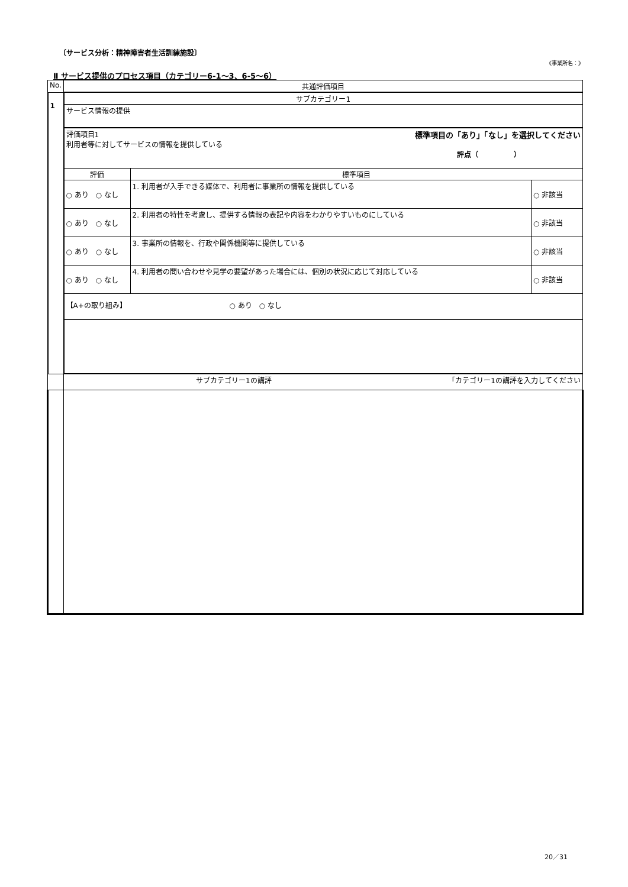〔サービス分析：精神障害者生活訓練施設〕
《事業所名：》
Ⅱ サービス提供のプロセス項目（カテゴリー6-1～3、6-5～6）
| No. | 共通評価項目 | | |
| --- | --- | --- | --- |
| 1 | サブカテゴリー1 | | |
| | サービス情報の提供 | | |
| | 評価項目1 標準項目の「あり」「なし」を選択してください 利用者等に対してサービスの情報を提供している 評点（ ） | | |
| | 評価 | 標準項目 | |
| | ○ あり ○ なし | 1. 利用者が入手できる媒体で、利用者に事業所の情報を提供している | ○ 非該当 |
| | ○ あり ○ なし | 2. 利用者の特性を考慮し、提供する情報の表記や内容をわかりやすいものにしている | ○ 非該当 |
| | ○ あり ○ なし | 3. 事業所の情報を、行政や関係機関等に提供している | ○ 非該当 |
| | ○ あり ○ なし | 4. 利用者の問い合わせや見学の要望があった場合には、個別の状況に応じて対応している | ○ 非該当 |
| | 【A+の取り組み】 ○ あり ○ なし | | |
| | サブカテゴリー1の講評 「カテゴリー1の講評を入力してください | | |
20／31